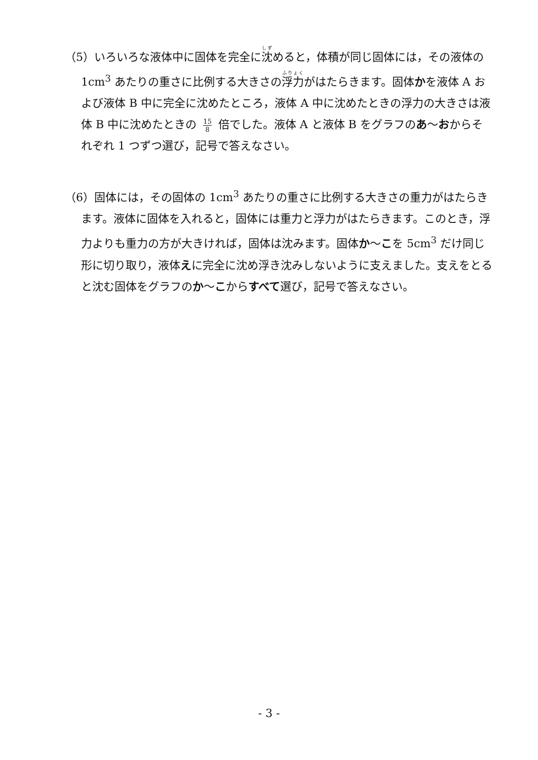（5）いろいろな液体中に固体を完全に沈めると，体積が同じ固体には，その液体の 1cm<sup>3</sup> あたりの重さに比例する大きさの浮力がはたらきます。固体かを液体 A および液体 B 中に完全に沈めたところ，液体 A 中に沈めたときの浮力の大きさは液体 B 中に沈めたときの 15 8 倍でした。液体 A と液体 B をグラフのあ～おからそれぞれ 1 つずつ選び，記号で答えなさい。
（6）固体には，その固体の 1cm<sup>3</sup> あたりの重さに比例する大きさの重力がはたらきます。液体に固体を入れると，固体には重力と浮力がはたらきます。このとき，浮力よりも重力の方が大きければ，固体は沈みます。固体か～こを 5cm<sup>3</sup> だけ同じ形に切り取り，液体えに完全に沈め浮き沈みしないように支えました。支えをとると沈む固体をグラフのか～こからすべて選び，記号で答えなさい。
- 3 -